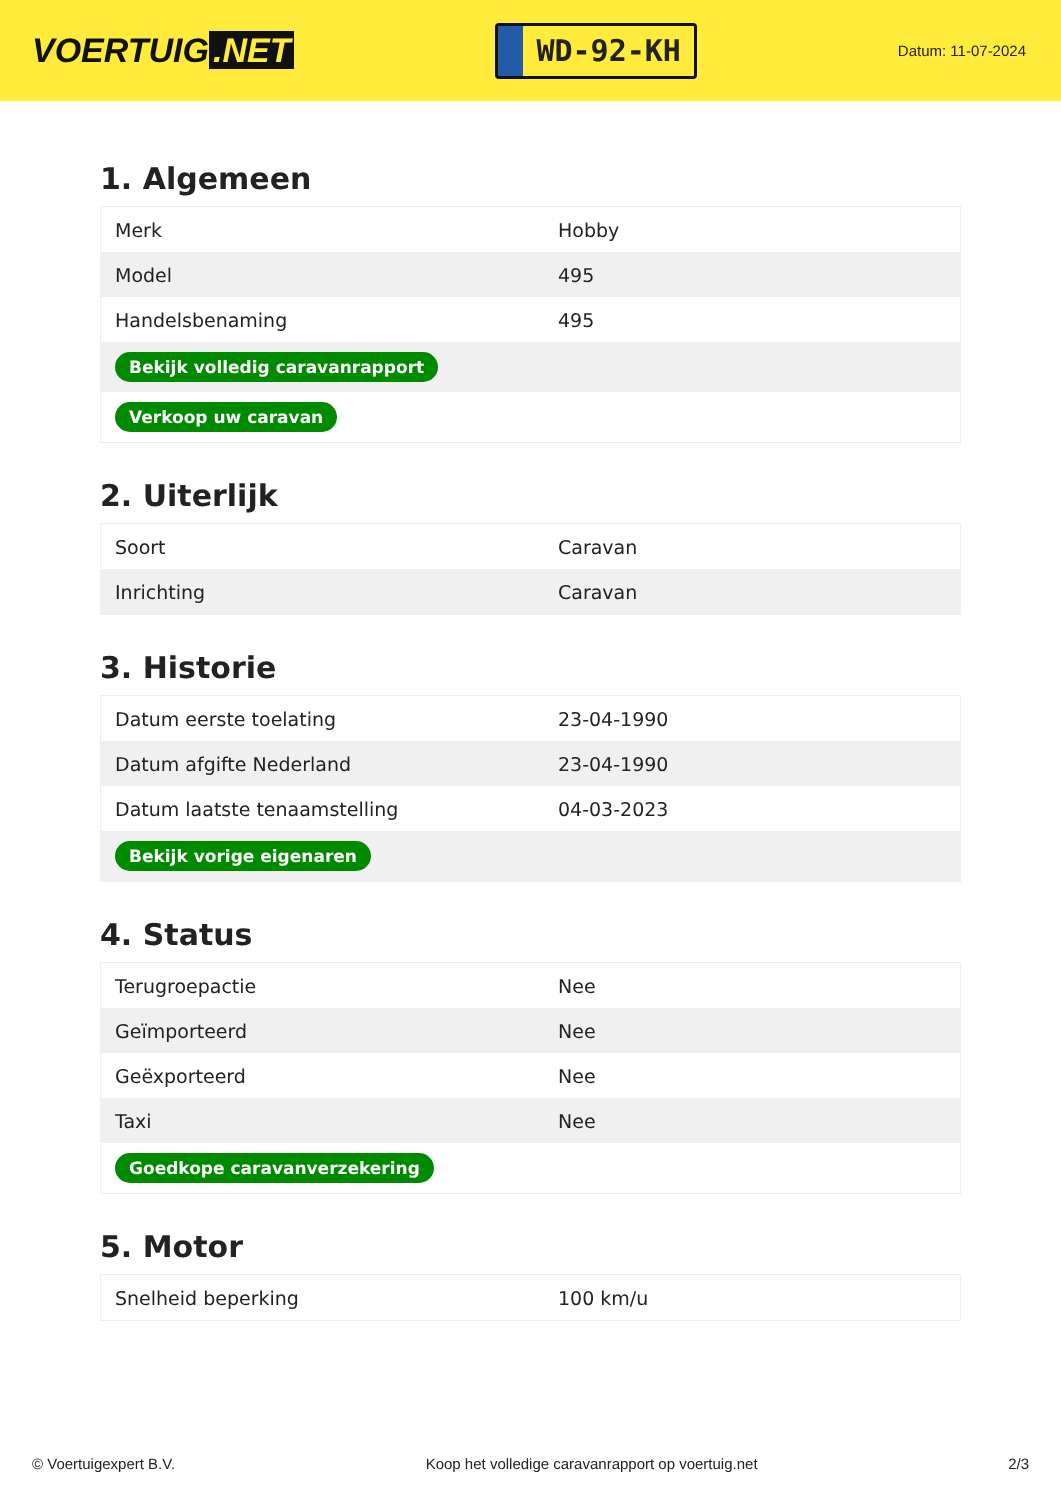VOERTUIG.NET
WD-92-KH
Datum: 11-07-2024
1. Algemeen
| Merk | Hobby |
| Model | 495 |
| Handelsbenaming | 495 |
| Bekijk volledig caravanrapport | |
| Verkoop uw caravan | |
2. Uiterlijk
| Soort | Caravan |
| Inrichting | Caravan |
3. Historie
| Datum eerste toelating | 23-04-1990 |
| Datum afgifte Nederland | 23-04-1990 |
| Datum laatste tenaamstelling | 04-03-2023 |
| Bekijk vorige eigenaren | |
4. Status
| Terugroepactie | Nee |
| Geïmporteerd | Nee |
| Geëxporteerd | Nee |
| Taxi | Nee |
| Goedkope caravanverzekering | |
5. Motor
| Snelheid beperking | 100 km/u |
© Voertuigexpert B.V. Koop het volledige caravanrapport op voertuig.net 2/3